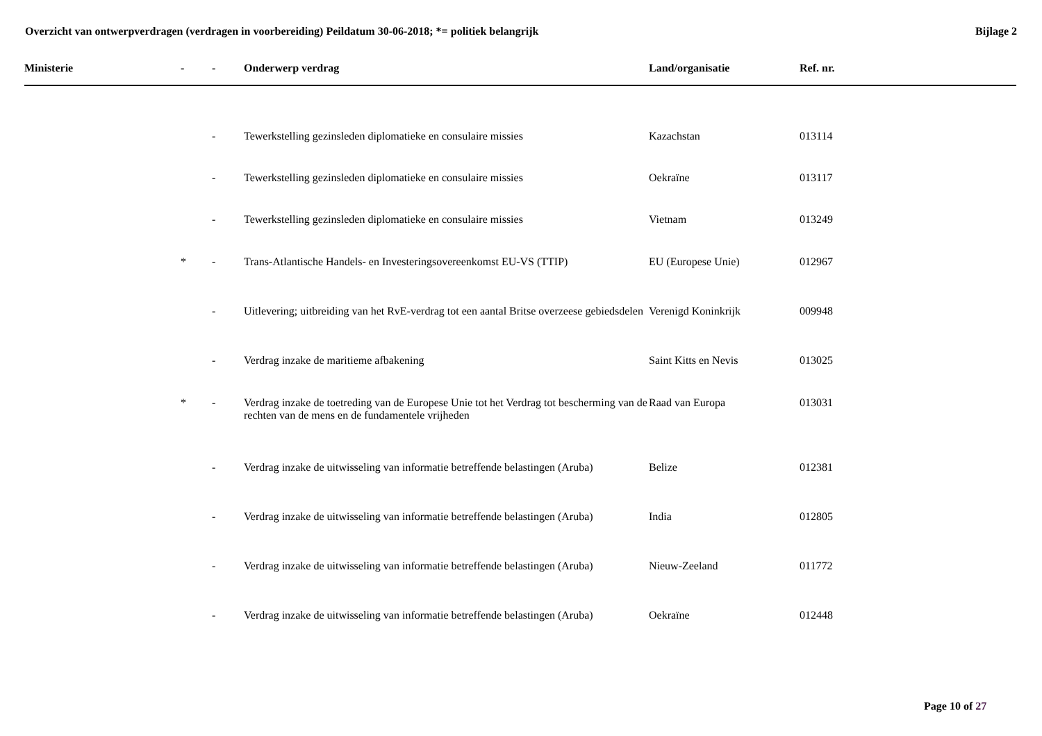Overzicht van ontwerpverdragen (verdragen in voorbereiding) Peildatum 30-06-2018; *= politiek belangrijk Bijlage 2
| Ministerie | - | - | Onderwerp verdrag | Land/organisatie | Ref. nr. |
| --- | --- | --- | --- | --- | --- |
| | | - | Tewerkstelling gezinsleden diplomatieke en consulaire missies | Kazachstan | 013114 |
| | | - | Tewerkstelling gezinsleden diplomatieke en consulaire missies | Oekraïne | 013117 |
| | | - | Tewerkstelling gezinsleden diplomatieke en consulaire missies | Vietnam | 013249 |
| | * | - | Trans-Atlantische Handels- en Investeringsovereenkomst EU-VS (TTIP) | EU (Europese Unie) | 012967 |
| | | - | Uitlevering; uitbreiding van het RvE-verdrag tot een aantal Britse overzeese gebiedsdelen | Verenigd Koninkrijk | 009948 |
| | | - | Verdrag inzake de maritieme afbakening | Saint Kitts en Nevis | 013025 |
| | * | - | Verdrag inzake de toetreding van de Europese Unie tot het Verdrag tot bescherming van de rechten van de mens en de fundamentele vrijheden | Raad van Europa | 013031 |
| | | - | Verdrag inzake de uitwisseling van informatie betreffende belastingen (Aruba) | Belize | 012381 |
| | | - | Verdrag inzake de uitwisseling van informatie betreffende belastingen (Aruba) | India | 012805 |
| | | - | Verdrag inzake de uitwisseling van informatie betreffende belastingen (Aruba) | Nieuw-Zeeland | 011772 |
| | | - | Verdrag inzake de uitwisseling van informatie betreffende belastingen (Aruba) | Oekraïne | 012448 |
Page 10 of 27